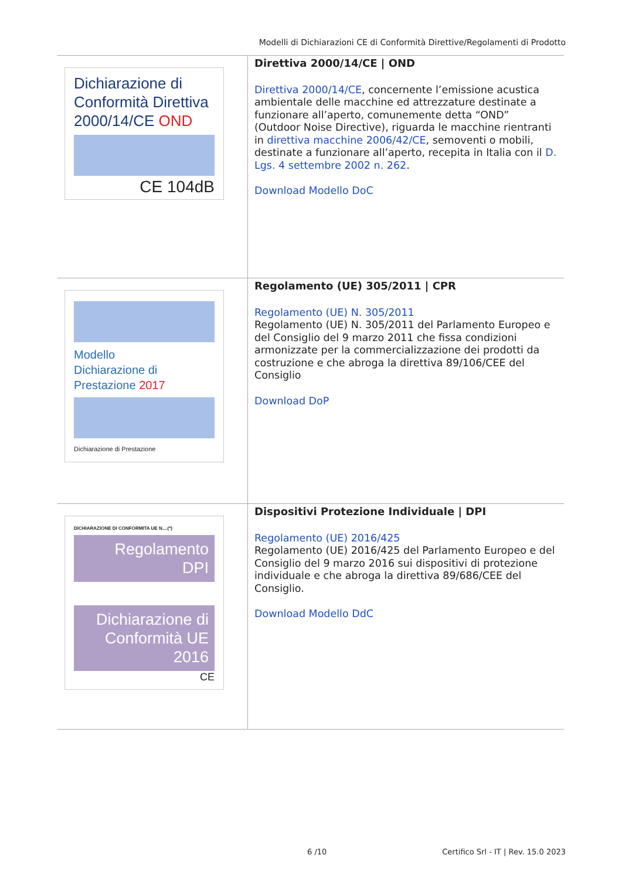Modelli di Dichiarazioni CE di Conformità Direttive/Regolamenti di Prodotto
| Dichiarazione di Conformità Direttiva 2000/14/CE OND CE 104dB | Direttiva 2000/14/CE / OND Direttiva 2000/14/CE , concernente l’emissione acustica ambientale delle macchine ed attrezzature destinate a funzionare all’aperto, comunemente detta “OND” (Outdoor Noise Directive), riguarda le macchine rientranti in direttiva macchine 2006/42/CE , semoventi o mobili, destinate a funzionare all’aperto, recepita in Italia con il D. Lgs. 4 settembre 2002 n. 262 . Download Modello DoC |
| Modello Dichiarazione di Prestazione 2017 Dichiarazione di Prestazione | Regolamento (UE) 305/2011 / CPR Regolamento (UE) N. 305/2011 Regolamento (UE) N. 305/2011 del Parlamento Europeo e del Consiglio del 9 marzo 2011 che fissa condizioni armonizzate per la commercializzazione dei prodotti da costruzione e che abroga la direttiva 89/106/CEE del Consiglio Download DoP |
| DICHIARAZIONE DI CONFORMITA UE N....(*) Regolamento DPI Dichiarazione di Conformità UE 2016 CE | Dispositivi Protezione Individuale / DPI Regolamento (UE) 2016/425 Regolamento (UE) 2016/425 del Parlamento Europeo e del Consiglio del 9 marzo 2016 sui dispositivi di protezione individuale e che abroga la direttiva 89/686/CEE del Consiglio. Download Modello DdC |
6 /10
Certifico Srl - IT | Rev. 15.0 2023